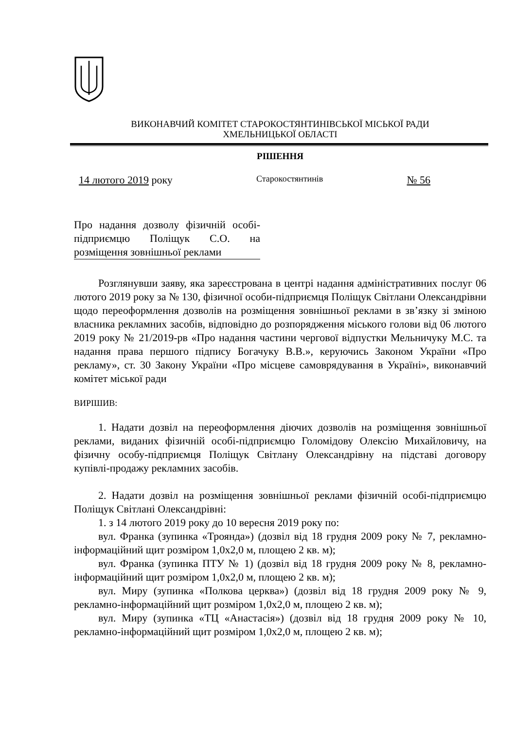ВИКОНАВЧИЙ КОМІТЕТ СТАРОКОСТЯНТИНІВСЬКОЇ МІСЬКОЇ РАДИ
ХМЕЛЬНИЦЬКОЇ ОБЛАСТІ
РІШЕННЯ
14 лютого 2019 року Старокостянтинів № 56
Про надання дозволу фізичній особі-підприємцю Поліщук С.О. на розміщення зовнішньої реклами
Розглянувши заяву, яка зареєстрована в центрі надання адміністративних послуг 06 лютого 2019 року за № 130, фізичної особи-підприємця Поліщук Світлани Олександрівни щодо переоформлення дозволів на розміщення зовнішньої реклами в зв’язку зі зміною власника рекламних засобів, відповідно до розпорядження міського голови від 06 лютого 2019 року № 21/2019-рв «Про надання частини чергової відпустки Мельничуку М.С. та надання права першого підпису Богачуку В.В.», керуючись Законом України «Про рекламу», ст. 30 Закону України «Про місцеве самоврядування в Україні», виконавчий комітет міської ради
ВИРІШИВ:
1. Надати дозвіл на переоформлення діючих дозволів на розміщення зовнішньої реклами, виданих фізичній особі-підприємцю Голомідову Олексію Михайловичу, на фізичну особу-підприємця Поліщук Світлану Олександрівну на підставі договору купівлі-продажу рекламних засобів.
2. Надати дозвіл на розміщення зовнішньої реклами фізичній особі-підприємцю Поліщук Світлані Олександрівні:
1. з 14 лютого 2019 року до 10 вересня 2019 року по:
вул. Франка (зупинка «Троянда») (дозвіл від 18 грудня 2009 року № 7, рекламно-інформаційний щит розміром 1,0х2,0 м, площею 2 кв. м);
вул. Франка (зупинка ПТУ № 1) (дозвіл від 18 грудня 2009 року № 8, рекламно-інформаційний щит розміром 1,0х2,0 м, площею 2 кв. м);
вул. Миру (зупинка «Полкова церква») (дозвіл від 18 грудня 2009 року № 9, рекламно-інформаційний щит розміром 1,0х2,0 м, площею 2 кв. м);
вул. Миру (зупинка «ТЦ «Анастасія») (дозвіл від 18 грудня 2009 року № 10, рекламно-інформаційний щит розміром 1,0х2,0 м, площею 2 кв. м);